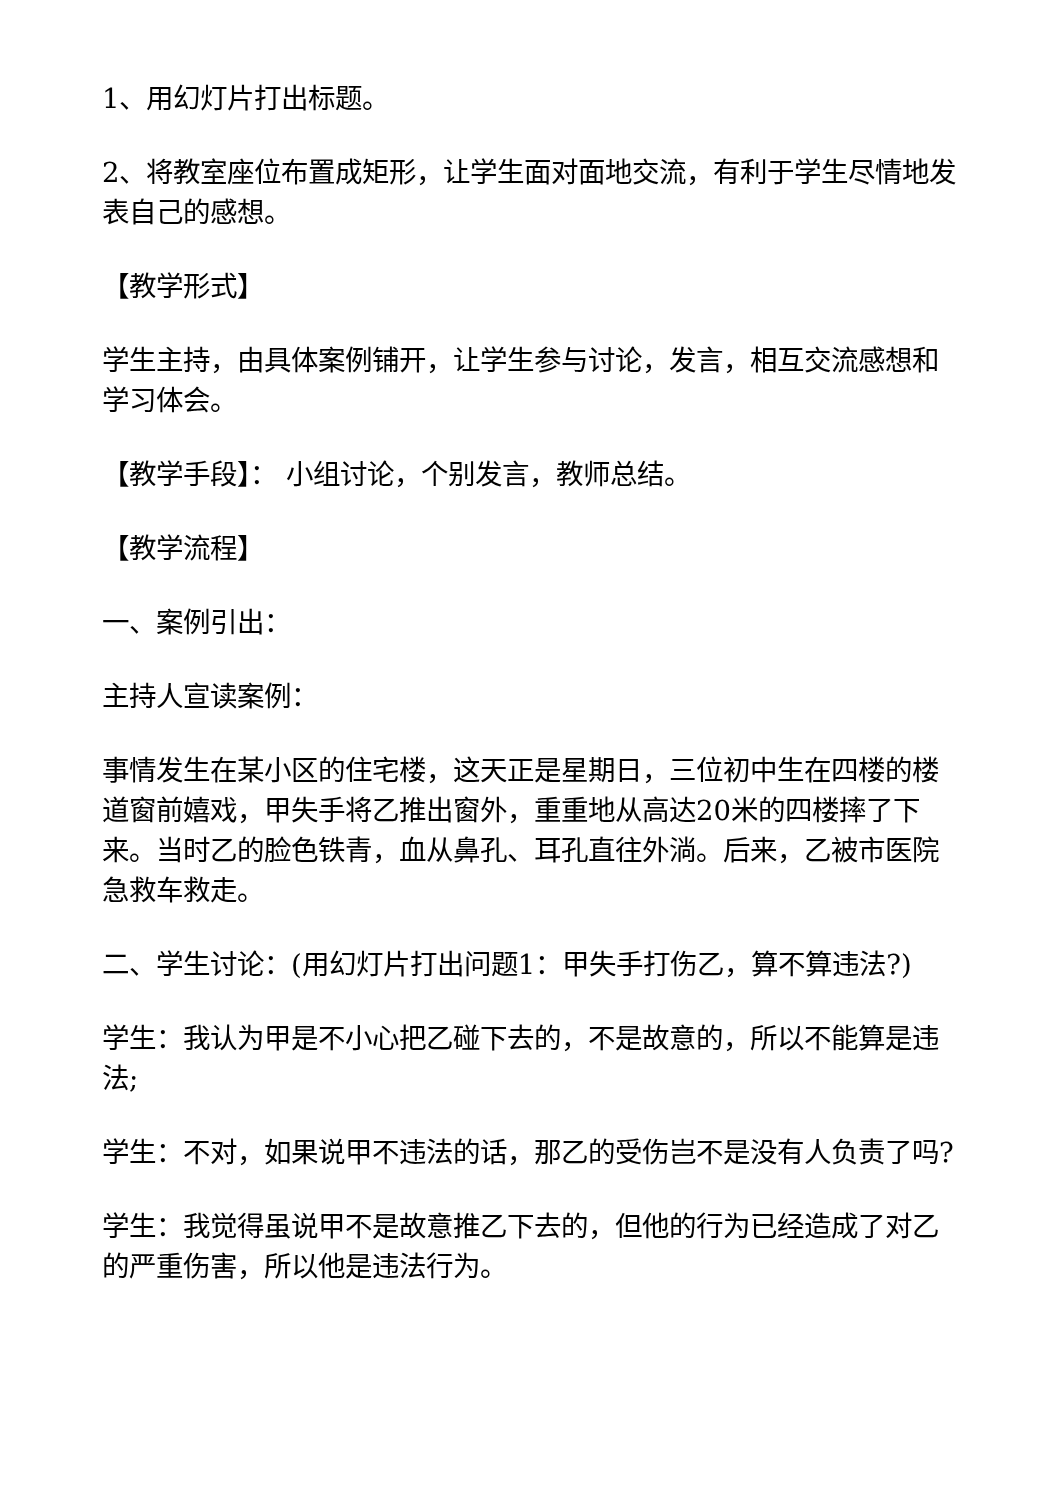1、用幻灯片打出标题。
2、将教室座位布置成矩形，让学生面对面地交流，有利于学生尽情地发表自己的感想。
【教学形式】
学生主持，由具体案例铺开，让学生参与讨论，发言，相互交流感想和学习体会。
【教学手段】： 小组讨论，个别发言，教师总结。
【教学流程】
一、案例引出：
主持人宣读案例：
事情发生在某小区的住宅楼，这天正是星期日，三位初中生在四楼的楼道窗前嬉戏，甲失手将乙推出窗外，重重地从高达20米的四楼摔了下来。当时乙的脸色铁青，血从鼻孔、耳孔直往外淌。后来，乙被市医院急救车救走。
二、学生讨论：(用幻灯片打出问题1：甲失手打伤乙，算不算违法?)
学生：我认为甲是不小心把乙碰下去的，不是故意的，所以不能算是违法;
学生：不对，如果说甲不违法的话，那乙的受伤岂不是没有人负责了吗?
学生：我觉得虽说甲不是故意推乙下去的，但他的行为已经造成了对乙的严重伤害，所以他是违法行为。